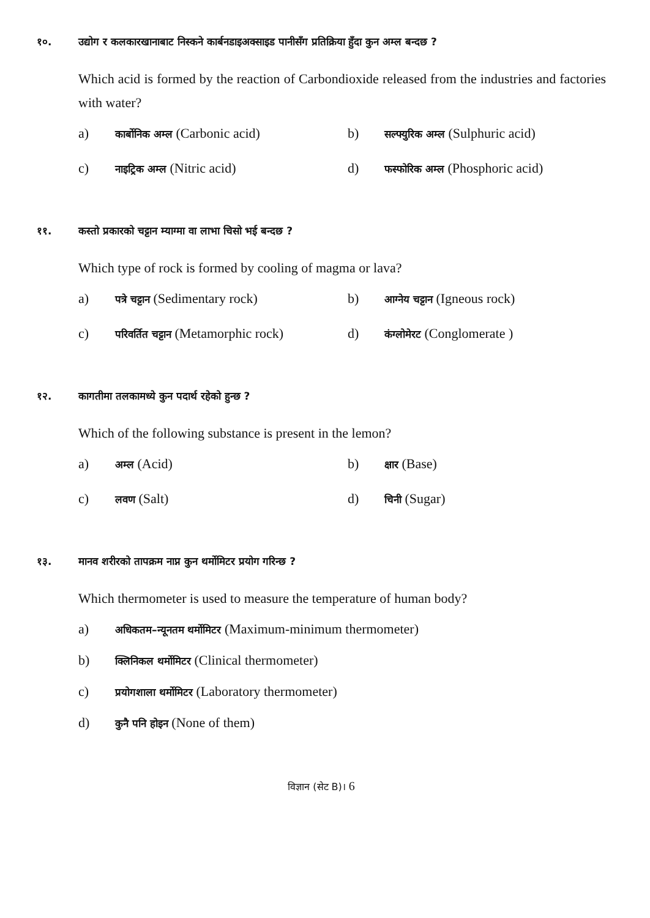१०. उद्योग र कलकारखानाबाट निस्कने कार्बनडाइअक्साइड पानीसँग प्रतिक्रिया हुँदा कुन अम्ल बन्दछ ?
Which acid is formed by the reaction of Carbondioxide released from the industries and factories with water?
a) कार्बोनिक अम्ल (Carbonic acid)
b) सल्फ्युरिक अम्ल (Sulphuric acid)
c) नाइट्रिक अम्ल (Nitric acid)
d) फस्फोरिक अम्ल (Phosphoric acid)
११. कस्तो प्रकारको चट्टान म्याग्मा वा लाभा चिसो भई बन्दछ ?
Which type of rock is formed by cooling of magma or lava?
a) पत्रे चट्टान (Sedimentary rock)
b) आग्नेय चट्टान (Igneous rock)
c) परिवर्तित चट्टान (Metamorphic rock)
d) कंग्लोमेरट (Conglomerate )
१२. कागतीमा तलकामध्ये कुन पदार्थ रहेको हुन्छ ?
Which of the following substance is present in the lemon?
a) अम्ल (Acid)
b) क्षार (Base)
c) लवण (Salt)
d) चिनी (Sugar)
१३. मानव शरीरको तापक्रम नाप्न कुन थर्मोमिटर प्रयोग गरिन्छ ?
Which thermometer is used to measure the temperature of human body?
a) अधिकतम–न्यूनतम थर्मोमिटर (Maximum-minimum thermometer)
b) क्लिनिकल थर्मोमिटर (Clinical thermometer)
c) प्रयोगशाला थर्मोमिटर (Laboratory thermometer)
d) कुनै पनि होइन (None of them)
विज्ञान (सेट B)। 6